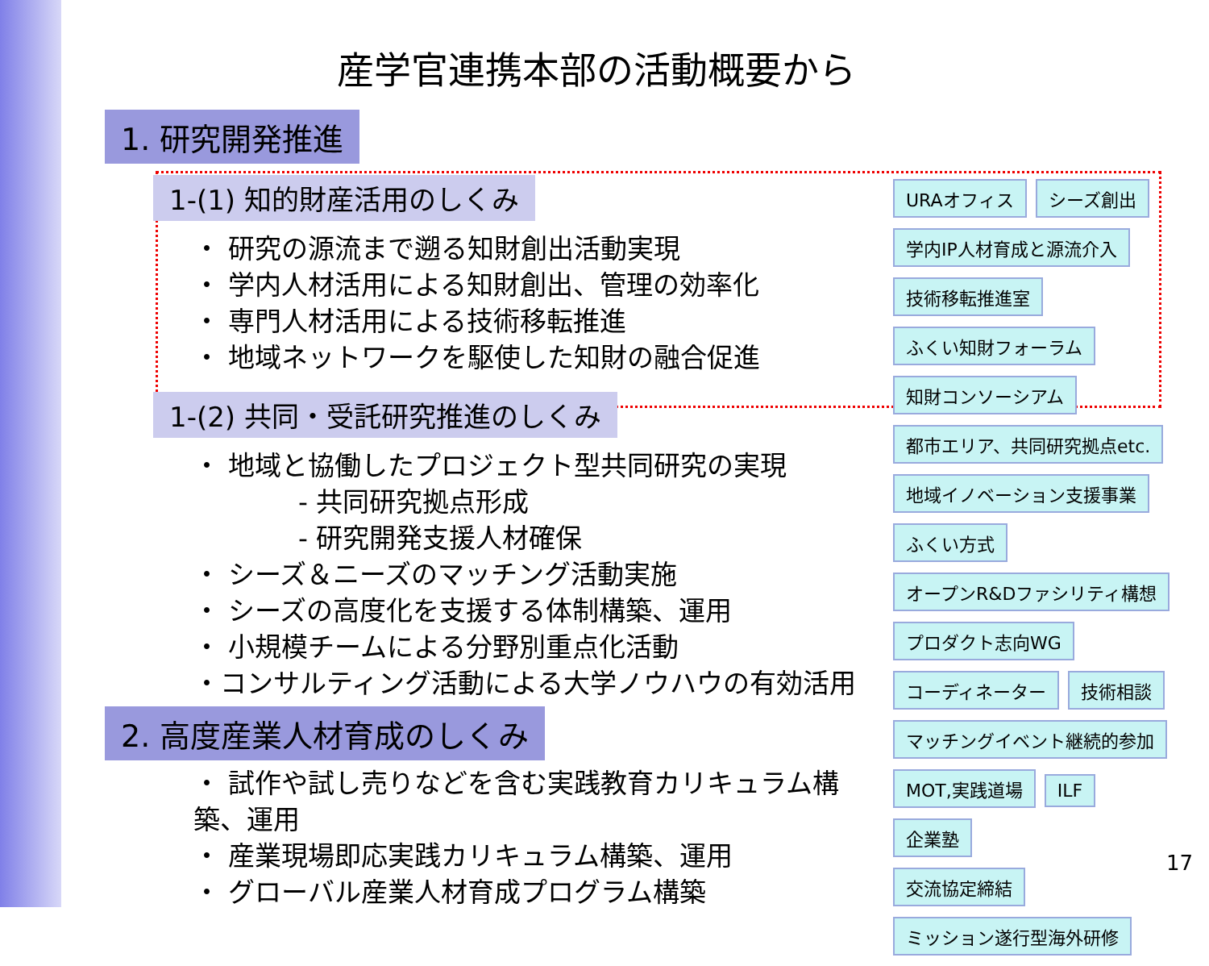産学官連携本部の活動概要から
1. 研究開発推進
1-(1) 知的財産活用のしくみ
・ 研究の源流まで遡る知財創出活動実現
・ 学内人材活用による知財創出、管理の効率化
・ 専門人材活用による技術移転推進
・ 地域ネットワークを駆使した知財の融合促進
1-(2) 共同・受託研究推進のしくみ
・ 地域と協働したプロジェクト型共同研究の実現
- 共同研究拠点形成
- 研究開発支援人材確保
・ シーズ＆ニーズのマッチング活動実施
・ シーズの高度化を支援する体制構築、運用
・ 小規模チームによる分野別重点化活動
・コンサルティング活動による大学ノウハウの有効活用
2. 高度産業人材育成のしくみ
・ 試作や試し売りなどを含む実践教育カリキュラム構築、運用
・ 産業現場即応実践カリキュラム構築、運用
・ グローバル産業人材育成プログラム構築
URAオフィス シーズ創出
学内IP人材育成と源流介入
技術移転推進室
ふくい知財フォーラム
知財コンソーシアム
都市エリア、共同研究拠点etc.
地域イノベーション支援事業
ふくい方式
オープンR&Dファシリティ構想
プロダクト志向WG
コーディネーター 技術相談
マッチングイベント継続的参加
MOT,実践道場 ILF
企業塾
交流協定締結
ミッション遂行型海外研修
17